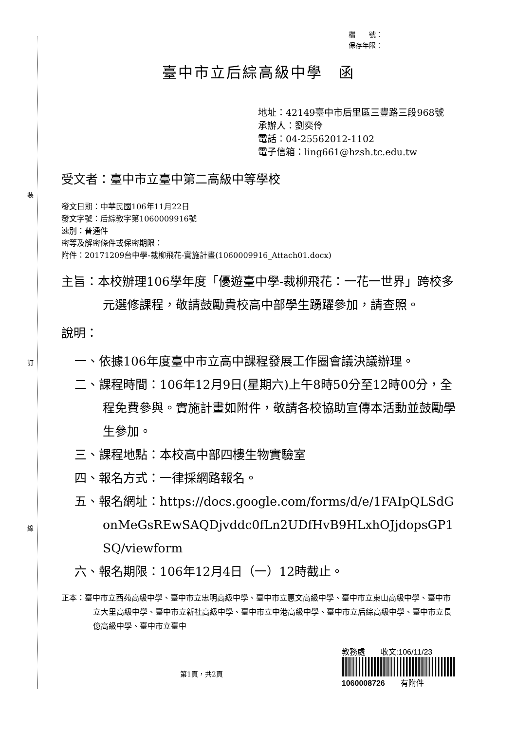裝
訂
線
檔　　號：
保存年限：
臺中市立后綜高級中學　函
地址：42149臺中市后里區三豐路三段968號
承辦人：劉奕伶
電話：04-25562012-1102
電子信箱：ling661@hzsh.tc.edu.tw
受文者：臺中市立臺中第二高級中等學校
發文日期：中華民國106年11月22日
發文字號：后綜教字第1060009916號
速別：普通件
密等及解密條件或保密期限：
附件：20171209台中學-裁柳飛花-實施計畫(1060009916_Attach01.docx)
主旨：本校辦理106學年度「優遊臺中學-裁柳飛花：一花一世界」跨校多元選修課程，敬請鼓勵貴校高中部學生踴躍參加，請查照。
說明：
一、依據106年度臺中市立高中課程發展工作圈會議決議辦理。
二、課程時間：106年12月9日(星期六)上午8時50分至12時00分，全程免費參與。實施計畫如附件，敬請各校協助宣傳本活動並鼓勵學生參加。
三、課程地點：本校高中部四樓生物實驗室
四、報名方式：一律採網路報名。
五、報名網址：https://docs.google.com/forms/d/e/1FAIpQLSdGonMeGsREwSAQDjvddc0fLn2UDfHvB9HLxhOJjdopsGP1SQ/viewform
六、報名期限：106年12月4日（一）12時截止。
正本：臺中市立西苑高級中學、臺中市立忠明高級中學、臺中市立惠文高級中學、臺中市立東山高級中學、臺中市立大里高級中學、臺中市立新社高級中學、臺中市立中港高級中學、臺中市立后綜高級中學、臺中市立長億高級中學、臺中市立臺中
第1頁，共2頁
教務處　　收文:106/11/23
1060008726　　有附件